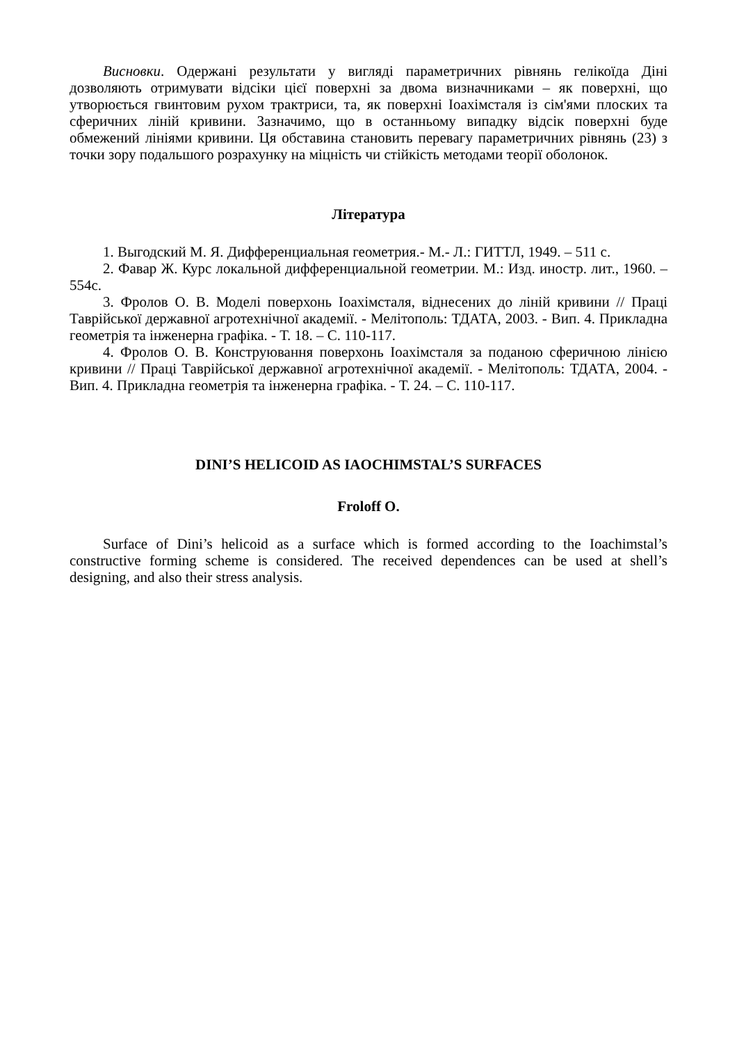Висновки. Одержані результати у вигляді параметричних рівнянь гелікоїда Діні дозволяють отримувати відсіки цієї поверхні за двома визначниками – як поверхні, що утворюється гвинтовим рухом трактриси, та, як поверхні Іоахімсталя із сім'ями плоских та сферичних ліній кривини. Зазначимо, що в останньому випадку відсік поверхні буде обмежений лініями кривини. Ця обставина становить перевагу параметричних рівнянь (23) з точки зору подальшого розрахунку на міцність чи стійкість методами теорії оболонок.
Література
1. Выгодский М. Я. Дифференциальная геометрия.- М.- Л.: ГИТТЛ, 1949. – 511 с.
2. Фавар Ж. Курс локальной дифференциальной геометрии. М.: Изд. иностр. лит., 1960. – 554с.
3. Фролов О. В. Моделі поверхонь Іоахімсталя, віднесених до ліній кривини // Праці Таврійської державної агротехнічної академії. - Мелітополь: ТДАТА, 2003. - Вип. 4. Прикладна геометрія та інженерна графіка. - Т. 18. – С. 110-117.
4. Фролов О. В. Конструювання поверхонь Іоахімсталя за поданою сферичною лінією кривини // Праці Таврійської державної агротехнічної академії. - Мелітополь: ТДАТА, 2004. - Вип. 4. Прикладна геометрія та інженерна графіка. - Т. 24. – С. 110-117.
DINI’S HELICOID AS IAOCHIMSTAL’S SURFACES
Froloff O.
Surface of Dini’s helicoid as a surface which is formed according to the Ioachimstal’s constructive forming scheme is considered. The received dependences can be used at shell’s designing, and also their stress analysis.